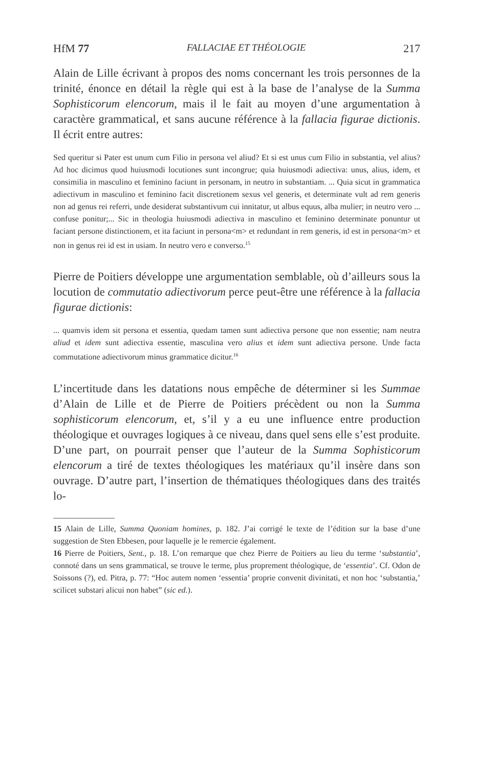HfM 77 FALLACIAE ET THÉOLOGIE 217
Alain de Lille écrivant à propos des noms concernant les trois personnes de la trinité, énonce en détail la règle qui est à la base de l’analyse de la Summa Sophisticorum elencorum, mais il le fait au moyen d’une argumentation à caractère grammatical, et sans aucune référence à la fallacia figurae dictionis. Il écrit entre autres:
Sed queritur si Pater est unum cum Filio in persona vel aliud? Et si est unus cum Filio in substantia, vel alius? Ad hoc dicimus quod huiusmodi locutiones sunt incongrue; quia huiusmodi adiectiva: unus, alius, idem, et consimilia in masculino et feminino faciunt in personam, in neutro in substantiam. ... Quia sicut in grammatica adiectivum in masculino et feminino facit discretionem sexus vel generis, et determinate vult ad rem generis non ad genus rei referri, unde desiderat substantivum cui innitatur, ut albus equus, alba mulier; in neutro vero ... confuse ponitur;... Sic in theologia huiusmodi adiectiva in masculino et feminino determinate ponuntur ut faciant persone distinctionem, et ita faciunt in persona<m> et redundant in rem generis, id est in persona<m> et non in genus rei id est in usiam. In neutro vero e converso.<sup>15</sup>
Pierre de Poitiers développe une argumentation semblable, où d’ailleurs sous la locution de commutatio adiectivorum perce peut-être une référence à la fallacia figurae dictionis:
... quamvis idem sit persona et essentia, quedam tamen sunt adiectiva persone que non essentie; nam neutra aliud et idem sunt adiectiva essentie, masculina vero alius et idem sunt adiectiva persone. Unde facta commutatione adiectivorum minus grammatice dicitur.<sup>16</sup>
L’incertitude dans les datations nous empêche de déterminer si les Summae d’Alain de Lille et de Pierre de Poitiers précèdent ou non la Summa sophisticorum elencorum, et, s’il y a eu une influence entre production théologique et ouvrages logiques à ce niveau, dans quel sens elle s’est produite. D’une part, on pourrait penser que l’auteur de la Summa Sophisticorum elencorum a tiré de textes théologiques les matériaux qu’il insère dans son ouvrage. D’autre part, l’insertion de thématiques théologiques dans des traités lo-
15 Alain de Lille, Summa Quoniam homines, p. 182. J’ai corrigé le texte de l’édition sur la base d’une suggestion de Sten Ebbesen, pour laquelle je le remercie également.
16 Pierre de Poitiers, Sent., p. 18. L’on remarque que chez Pierre de Poitiers au lieu du terme ‘substantia’, connoté dans un sens grammatical, se trouve le terme, plus proprement théologique, de ‘essentia’. Cf. Odon de Soissons (?), ed. Pitra, p. 77: “Hoc autem nomen ‘essentia’ proprie convenit divinitati, et non hoc ‘substantia,’ scilicet substari alicui non habet” (sic ed.).